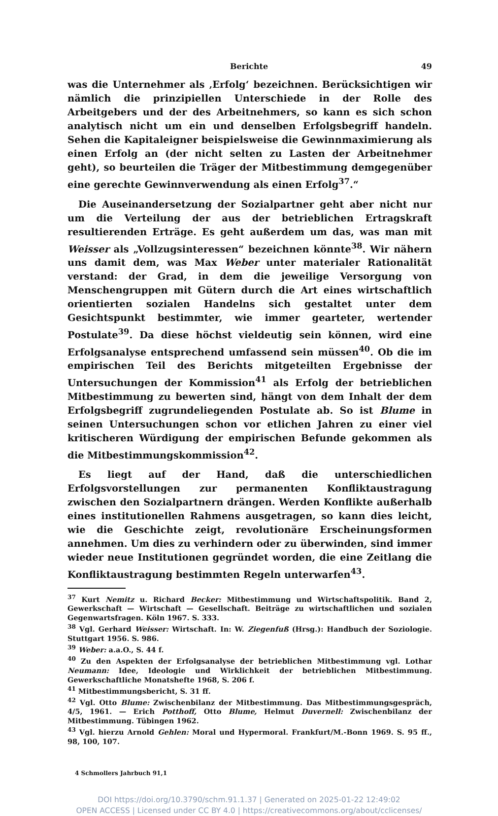Berichte 49
was die Unternehmer als ‚Erfolg‘ bezeichnen. Berücksichtigen wir nämlich die prinzipiellen Unterschiede in der Rolle des Arbeitgebers und der des Arbeitnehmers, so kann es sich schon analytisch nicht um ein und denselben Erfolgsbegriff handeln. Sehen die Kapitaleigner beispielsweise die Gewinnmaximierung als einen Erfolg an (der nicht selten zu Lasten der Arbeitnehmer geht), so beurteilen die Träger der Mitbestimmung demgegenüber eine gerechte Gewinnverwendung als einen Erfolg<sup>37</sup>.“
Die Auseinandersetzung der Sozialpartner geht aber nicht nur um die Verteilung der aus der betrieblichen Ertragskraft resultierenden Erträge. Es geht außerdem um das, was man mit Weisser als „Vollzugsinteressen“ bezeichnen könnte<sup>38</sup>. Wir nähern uns damit dem, was Max Weber unter materialer Rationalität verstand: der Grad, in dem die jeweilige Versorgung von Menschengruppen mit Gütern durch die Art eines wirtschaftlich orientierten sozialen Handelns sich gestaltet unter dem Gesichtspunkt bestimmter, wie immer gearteter, wertender Postulate<sup>39</sup>. Da diese höchst vieldeutig sein können, wird eine Erfolgsanalyse entsprechend umfassend sein müssen<sup>40</sup>. Ob die im empirischen Teil des Berichts mitgeteilten Ergebnisse der Untersuchungen der Kommission<sup>41</sup> als Erfolg der betrieblichen Mitbestimmung zu bewerten sind, hängt von dem Inhalt der dem Erfolgsbegriff zugrundeliegenden Postulate ab. So ist Blume in seinen Untersuchungen schon vor etlichen Jahren zu einer viel kritischeren Würdigung der empirischen Befunde gekommen als die Mitbestimmungskommission<sup>42</sup>.
Es liegt auf der Hand, daß die unterschiedlichen Erfolgsvorstellungen zur permanenten Konfliktaustragung zwischen den Sozialpartnern drängen. Werden Konflikte außerhalb eines institutionellen Rahmens ausgetragen, so kann dies leicht, wie die Geschichte zeigt, revolutionäre Erscheinungsformen annehmen. Um dies zu verhindern oder zu überwinden, sind immer wieder neue Institutionen gegründet worden, die eine Zeitlang die Konfliktaustragung bestimmten Regeln unterwarfen<sup>43</sup>.
<sup>37</sup> Kurt Nemitz u. Richard Becker: Mitbestimmung und Wirtschaftspolitik. Band 2, Gewerkschaft — Wirtschaft — Gesellschaft. Beiträge zu wirtschaftlichen und sozialen Gegenwartsfragen. Köln 1967. S. 333.
<sup>38</sup> Vgl. Gerhard Weisser: Wirtschaft. In: W. Ziegenfuß (Hrsg.): Handbuch der Soziologie. Stuttgart 1956. S. 986.
<sup>39</sup> Weber: a.a.O., S. 44 f.
<sup>40</sup> Zu den Aspekten der Erfolgsanalyse der betrieblichen Mitbestimmung vgl. Lothar Neumann: Idee, Ideologie und Wirklichkeit der betrieblichen Mitbestimmung. Gewerkschaftliche Monatshefte 1968, S. 206 f.
<sup>41</sup> Mitbestimmungsbericht, S. 31 ff.
<sup>42</sup> Vgl. Otto Blume: Zwischenbilanz der Mitbestimmung. Das Mitbestimmungsgespräch, 4/5, 1961. — Erich Potthoff, Otto Blume, Helmut Duvernell: Zwischenbilanz der Mitbestimmung. Tübingen 1962.
<sup>43</sup> Vgl. hierzu Arnold Gehlen: Moral und Hypermoral. Frankfurt/M.-Bonn 1969. S. 95 ff., 98, 100, 107.
4 Schmollers Jahrbuch 91,1
DOI https://doi.org/10.3790/schm.91.1.37 | Generated on 2025-01-22 12:49:02
OPEN ACCESS | Licensed under CC BY 4.0 | https://creativecommons.org/about/cclicenses/